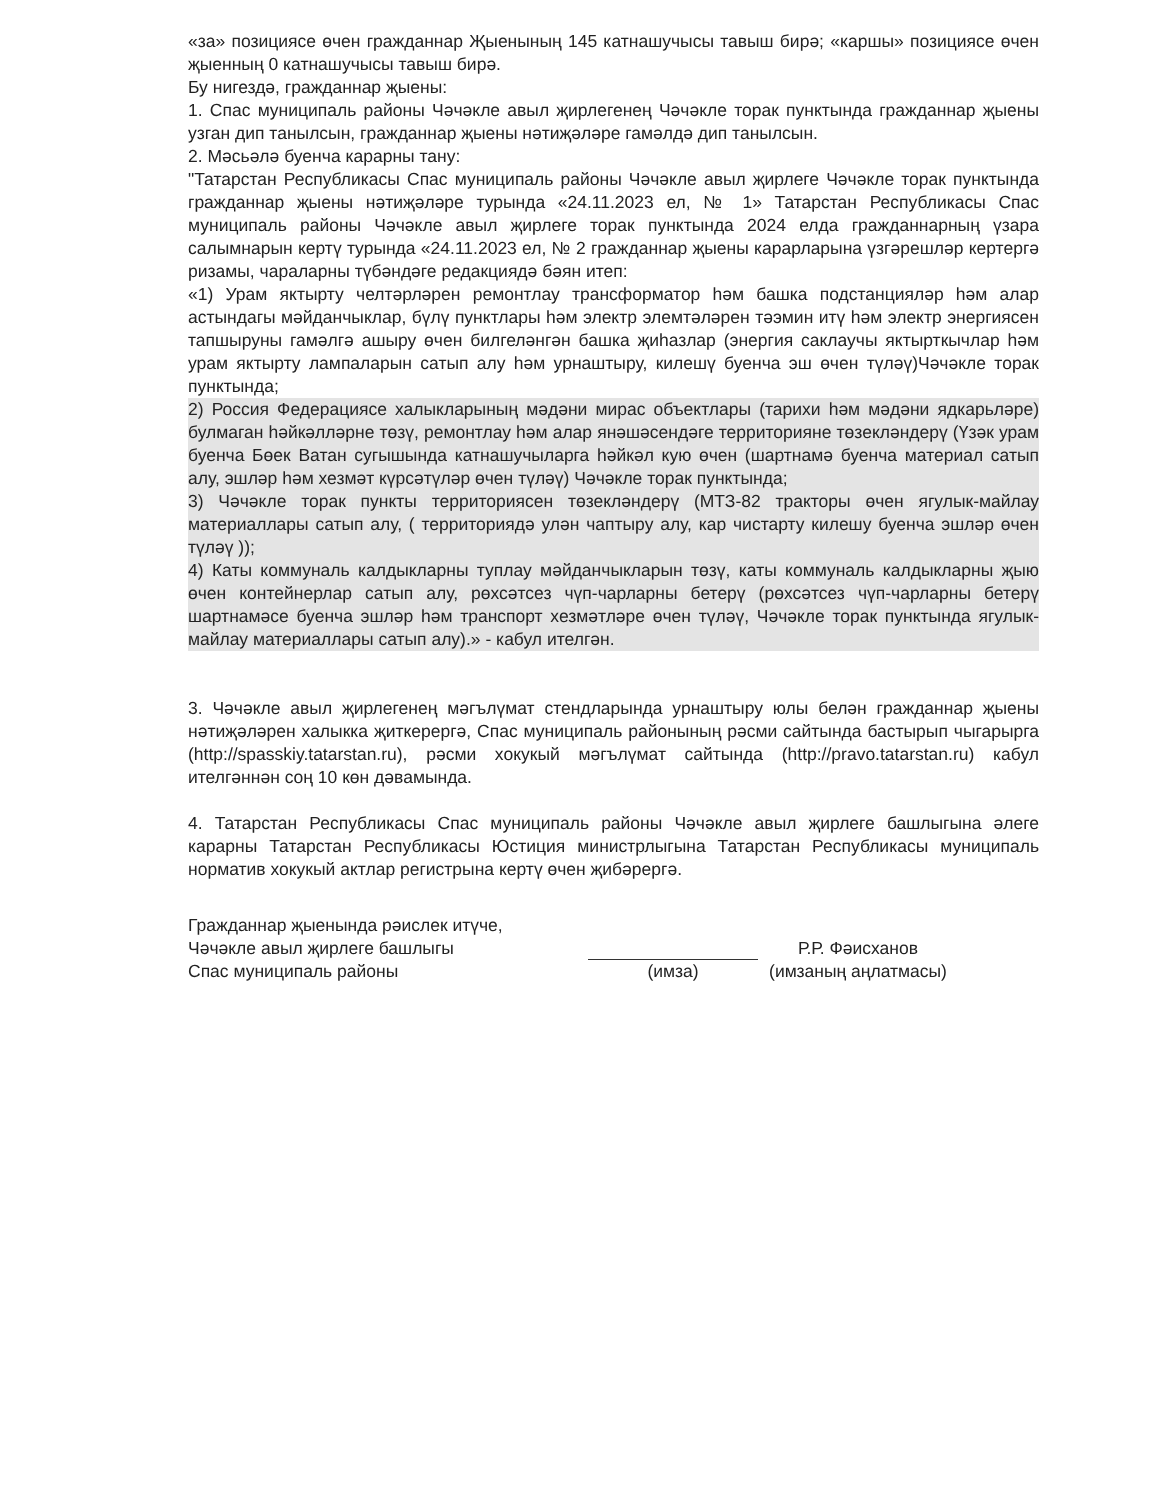«за» позициясе өчен гражданнар Җыенының 145 катнашучысы тавыш бирә; «каршы» позициясе өчен җыенның 0 катнашучысы тавыш бирә.
Бу нигездә, гражданнар җыены:
1. Спас муниципаль районы Чәчәкле авыл җирлегенең Чәчәкле торак пунктында гражданнар җыены узган дип танылсын, гражданнар җыены нәтиҗәләре гамәлдә дип танылсын.
2. Мәсьәлә буенча карарны тану:
"Татарстан Республикасы Спас муниципаль районы Чәчәкле авыл җирлеге Чәчәкле торак пунктында гражданнар җыены нәтиҗәләре турында «24.11.2023 ел, № 1» Татарстан Республикасы Спас муниципаль районы Чәчәкле авыл җирлеге торак пунктында 2024 елда гражданнарның үзара салымнарын кертү турында «24.11.2023 ел, № 2 гражданнар җыены карарларына үзгәрешләр кертергә ризамы, чараларны түбәндәге редакциядә бәян итеп:
«1) Урам яктырту челтәрләрен ремонтлау трансформатор һәм башка подстанцияләр һәм алар астындагы мәйданчыклар, бүлү пунктлары һәм электр элемтәләрен тәэмин итү һәм электр энергиясен тапшыруны гамәлгә ашыру өчен билгеләнгән башка җиһазлар (энергия саклаучы яктырткычлар һәм урам яктырту лампаларын сатып алу һәм урнаштыру, килешү буенча эш өчен түләү)Чәчәкле торак пунктында;
2) Россия Федерациясе халыкларының мәдәни мирас объектлары (тарихи һәм мәдәни ядкарьләре) булмаган һәйкәлләрне төзү, ремонтлау һәм алар янәшәсендәге территорияне төзекләндерү (Үзәк урам буенча Бөек Ватан сугышында катнашучыларга һәйкәл кую өчен (шартнамә буенча материал сатып алу, эшләр һәм хезмәт күрсәтүләр өчен түләү) Чәчәкле торак пунктында;
3) Чәчәкле торак пункты территориясен төзекләндерү (МТЗ-82 тракторы өчен ягулык-майлау материаллары сатып алу, ( территориядә улән чаптыру алу, кар чистарту килешу буенча эшләр өчен түләү ));
4) Каты коммуналь калдыкларны туплау мәйданчыкларын төзү, каты коммуналь калдыкларны җыю өчен контейнерлар сатып алу, рөхсәтсез чүп-чарларны бетерү (рөхсәтсез чүп-чарларны бетерү шартнамәсе буенча эшләр һәм транспорт хезмәтләре өчен түләү, Чәчәкле торак пунктында ягулык-майлау материаллары сатып алу).» - кабул ителгән.
3. Чәчәкле авыл җирлегенең мәгълүмат стендларында урнаштыру юлы белән гражданнар җыены нәтиҗәләрен халыкка җиткерергә, Спас муниципаль районының рәсми сайтында бастырып чыгарырга (http://spasskiy.tatarstan.ru), рәсми хокукый мәгълүмат сайтында (http://pravo.tatarstan.ru) кабул ителгәннән соң 10 көн дәвамында.
4. Татарстан Республикасы Спас муниципаль районы Чәчәкле авыл җирлеге башлыгына әлеге карарны Татарстан Республикасы Юстиция министрлыгына Татарстан Республикасы муниципаль норматив хокукый актлар регистрына кертү өчен җибәрергә.
Гражданнар җыенында рәислек итүче,
Чәчәкле авыл җирлеге башлыгы
Спас муниципаль районы
(имза)
Р.Р. Фәисханов
(имзаның аңлатмасы)